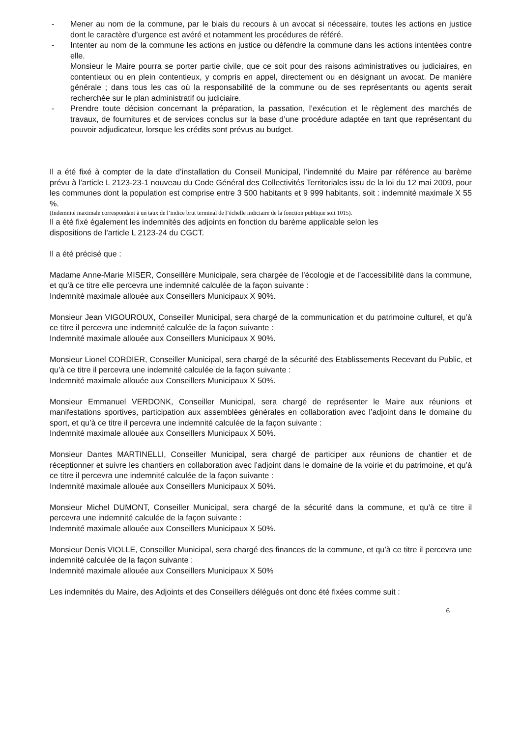- Mener au nom de la commune, par le biais du recours à un avocat si nécessaire, toutes les actions en justice dont le caractère d’urgence est avéré et notamment les procédures de référé.
- Intenter au nom de la commune les actions en justice ou défendre la commune dans les actions intentées contre elle.
Monsieur le Maire pourra se porter partie civile, que ce soit pour des raisons administratives ou judiciaires, en contentieux ou en plein contentieux, y compris en appel, directement ou en désignant un avocat. De manière générale ; dans tous les cas où la responsabilité de la commune ou de ses représentants ou agents serait recherchée sur le plan administratif ou judiciaire.
- Prendre toute décision concernant la préparation, la passation, l’exécution et le règlement des marchés de travaux, de fournitures et de services conclus sur la base d’une procédure adaptée en tant que représentant du pouvoir adjudicateur, lorsque les crédits sont prévus au budget.
Il a été fixé à compter de la date d’installation du Conseil Municipal, l’indemnité du Maire par référence au barème prévu à l’article L 2123-23-1 nouveau du Code Général des Collectivités Territoriales issu de la loi du 12 mai 2009, pour les communes dont la population est comprise entre 3 500 habitants et 9 999 habitants, soit : indemnité maximale X 55 %.
(Indemnité maximale correspondant à un taux de l’indice brut terminal de l’échelle indiciaire de la fonction publique soit 1015).
Il a été fixé également les indemnités des adjoints en fonction du barème applicable selon les
dispositions de l’article L 2123-24 du CGCT.
Il a été précisé que :
Madame Anne-Marie MISER, Conseillère Municipale, sera chargée de l’écologie et de l’accessibilité dans la commune, et qu’à ce titre elle percevra une indemnité calculée de la façon suivante :
Indemnité maximale allouée aux Conseillers Municipaux X 90%.
Monsieur Jean VIGOUROUX, Conseiller Municipal, sera chargé de la communication et du patrimoine culturel, et qu’à ce titre il percevra une indemnité calculée de la façon suivante :
Indemnité maximale allouée aux Conseillers Municipaux X 90%.
Monsieur Lionel CORDIER, Conseiller Municipal, sera chargé de la sécurité des Etablissements Recevant du Public, et qu’à ce titre il percevra une indemnité calculée de la façon suivante :
Indemnité maximale allouée aux Conseillers Municipaux X 50%.
Monsieur Emmanuel VERDONK, Conseiller Municipal, sera chargé de représenter le Maire aux réunions et manifestations sportives, participation aux assemblées générales en collaboration avec l’adjoint dans le domaine du sport, et qu’à ce titre il percevra une indemnité calculée de la façon suivante :
Indemnité maximale allouée aux Conseillers Municipaux X 50%.
Monsieur Dantes MARTINELLI, Conseiller Municipal, sera chargé de participer aux réunions de chantier et de réceptionner et suivre les chantiers en collaboration avec l’adjoint dans le domaine de la voirie et du patrimoine, et qu’à ce titre il percevra une indemnité calculée de la façon suivante :
Indemnité maximale allouée aux Conseillers Municipaux X 50%.
Monsieur Michel DUMONT, Conseiller Municipal, sera chargé de la sécurité dans la commune, et qu’à ce titre il percevra une indemnité calculée de la façon suivante :
Indemnité maximale allouée aux Conseillers Municipaux X 50%.
Monsieur Denis VIOLLE, Conseiller Municipal, sera chargé des finances de la commune, et qu’à ce titre il percevra une indemnité calculée de la façon suivante :
Indemnité maximale allouée aux Conseillers Municipaux X 50%
Les indemnités du Maire, des Adjoints et des Conseillers délégués ont donc été fixées comme suit :
6